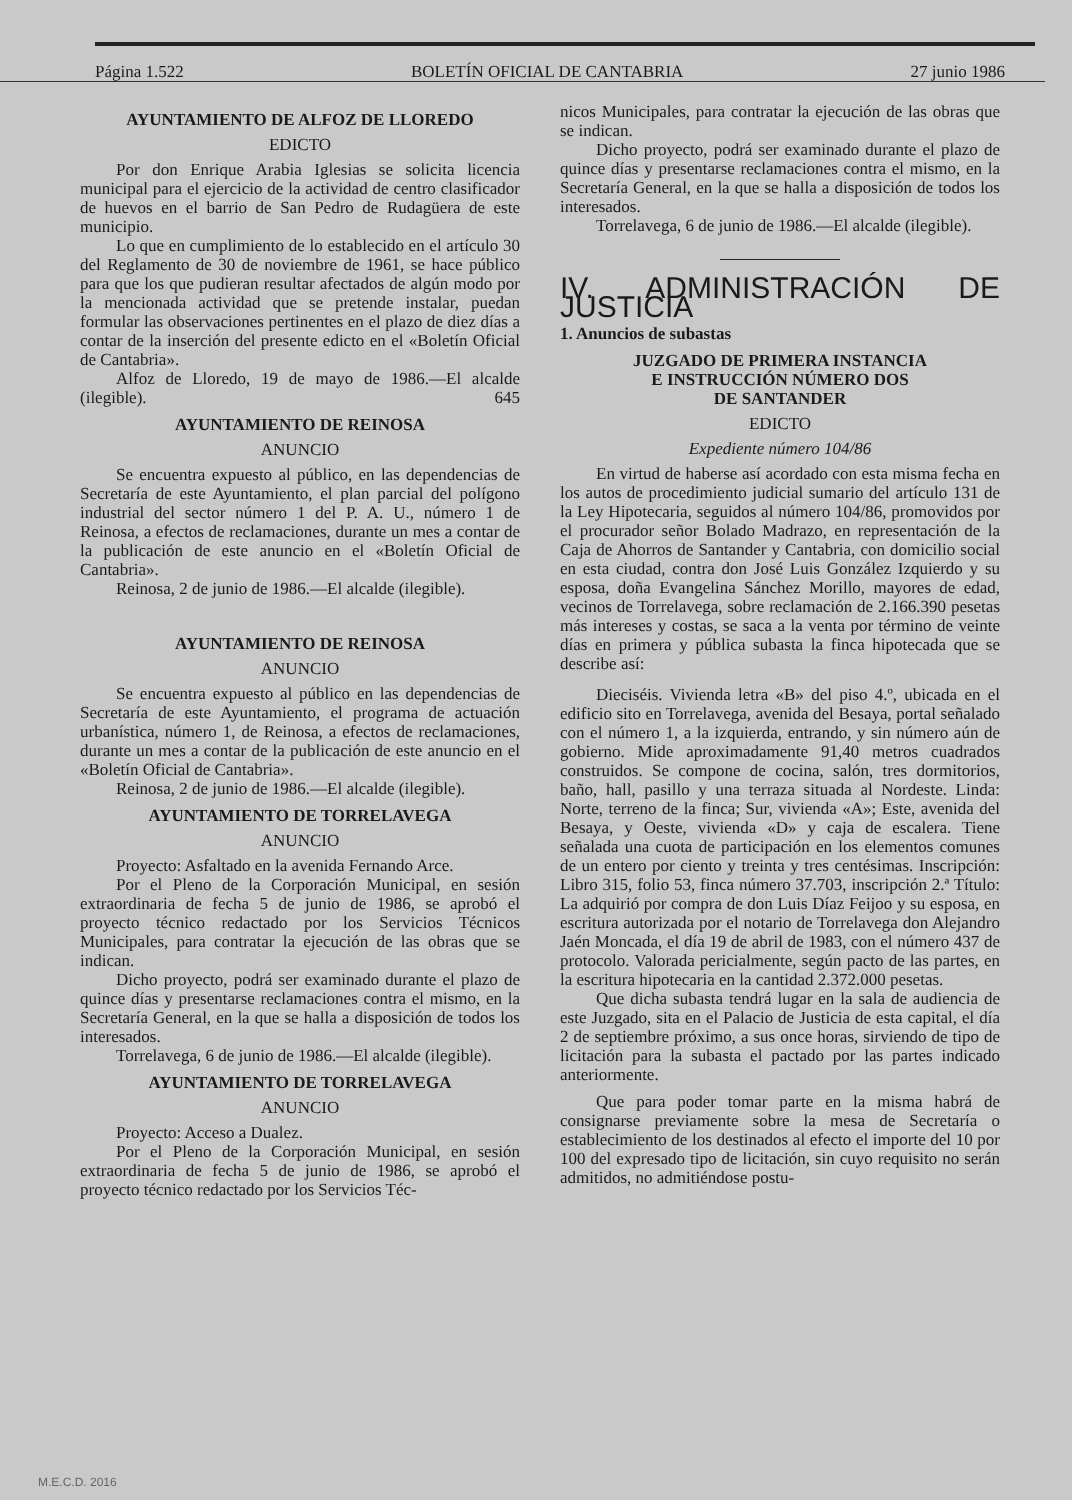Página 1.522 BOLETÍN OFICIAL DE CANTABRIA 27 junio 1986
AYUNTAMIENTO DE ALFOZ DE LLOREDO
EDICTO
Por don Enrique Arabia Iglesias se solicita licencia municipal para el ejercicio de la actividad de centro clasificador de huevos en el barrio de San Pedro de Rudagüera de este municipio.
Lo que en cumplimiento de lo establecido en el artículo 30 del Reglamento de 30 de noviembre de 1961, se hace público para que los que pudieran resultar afectados de algún modo por la mencionada actividad que se pretende instalar, puedan formular las observaciones pertinentes en el plazo de diez días a contar de la inserción del presente edicto en el «Boletín Oficial de Cantabria».
Alfoz de Lloredo, 19 de mayo de 1986.—El alcalde (ilegible). 645
AYUNTAMIENTO DE REINOSA
ANUNCIO
Se encuentra expuesto al público, en las dependencias de Secretaría de este Ayuntamiento, el plan parcial del polígono industrial del sector número 1 del P. A. U., número 1 de Reinosa, a efectos de reclamaciones, durante un mes a contar de la publicación de este anuncio en el «Boletín Oficial de Cantabria».
Reinosa, 2 de junio de 1986.—El alcalde (ilegible).
AYUNTAMIENTO DE REINOSA
ANUNCIO
Se encuentra expuesto al público en las dependencias de Secretaría de este Ayuntamiento, el programa de actuación urbanística, número 1, de Reinosa, a efectos de reclamaciones, durante un mes a contar de la publicación de este anuncio en el «Boletín Oficial de Cantabria».
Reinosa, 2 de junio de 1986.—El alcalde (ilegible).
AYUNTAMIENTO DE TORRELAVEGA
ANUNCIO
Proyecto: Asfaltado en la avenida Fernando Arce.
Por el Pleno de la Corporación Municipal, en sesión extraordinaria de fecha 5 de junio de 1986, se aprobó el proyecto técnico redactado por los Servicios Técnicos Municipales, para contratar la ejecución de las obras que se indican.
Dicho proyecto, podrá ser examinado durante el plazo de quince días y presentarse reclamaciones contra el mismo, en la Secretaría General, en la que se halla a disposición de todos los interesados.
Torrelavega, 6 de junio de 1986.—El alcalde (ilegible).
AYUNTAMIENTO DE TORRELAVEGA
ANUNCIO
Proyecto: Acceso a Dualez.
Por el Pleno de la Corporación Municipal, en sesión extraordinaria de fecha 5 de junio de 1986, se aprobó el proyecto técnico redactado por los Servicios Téc-
nicos Municipales, para contratar la ejecución de las obras que se indican.
Dicho proyecto, podrá ser examinado durante el plazo de quince días y presentarse reclamaciones contra el mismo, en la Secretaría General, en la que se halla a disposición de todos los interesados.
Torrelavega, 6 de junio de 1986.—El alcalde (ilegible).
IV. ADMINISTRACIÓN DE JUSTICIA
1. Anuncios de subastas
JUZGADO DE PRIMERA INSTANCIA
E INSTRUCCIÓN NÚMERO DOS
DE SANTANDER
EDICTO
Expediente número 104/86
En virtud de haberse así acordado con esta misma fecha en los autos de procedimiento judicial sumario del artículo 131 de la Ley Hipotecaria, seguidos al número 104/86, promovidos por el procurador señor Bolado Madrazo, en representación de la Caja de Ahorros de Santander y Cantabria, con domicilio social en esta ciudad, contra don José Luis González Izquierdo y su esposa, doña Evangelina Sánchez Morillo, mayores de edad, vecinos de Torrelavega, sobre reclamación de 2.166.390 pesetas más intereses y costas, se saca a la venta por término de veinte días en primera y pública subasta la finca hipotecada que se describe así:
Dieciséis. Vivienda letra «B» del piso 4.º, ubicada en el edificio sito en Torrelavega, avenida del Besaya, portal señalado con el número 1, a la izquierda, entrando, y sin número aún de gobierno. Mide aproximadamente 91,40 metros cuadrados construidos. Se compone de cocina, salón, tres dormitorios, baño, hall, pasillo y una terraza situada al Nordeste. Linda: Norte, terreno de la finca; Sur, vivienda «A»; Este, avenida del Besaya, y Oeste, vivienda «D» y caja de escalera. Tiene señalada una cuota de participación en los elementos comunes de un entero por ciento y treinta y tres centésimas. Inscripción: Libro 315, folio 53, finca número 37.703, inscripción 2.ª Título: La adquirió por compra de don Luis Díaz Feijoo y su esposa, en escritura autorizada por el notario de Torrelavega don Alejandro Jaén Moncada, el día 19 de abril de 1983, con el número 437 de protocolo. Valorada pericialmente, según pacto de las partes, en la escritura hipotecaria en la cantidad 2.372.000 pesetas.
Que dicha subasta tendrá lugar en la sala de audiencia de este Juzgado, sita en el Palacio de Justicia de esta capital, el día 2 de septiembre próximo, a sus once horas, sirviendo de tipo de licitación para la subasta el pactado por las partes indicado anteriormente.
Que para poder tomar parte en la misma habrá de consignarse previamente sobre la mesa de Secretaría o establecimiento de los destinados al efecto el importe del 10 por 100 del expresado tipo de licitación, sin cuyo requisito no serán admitidos, no admitiéndose postu-
M.E.C.D. 2016